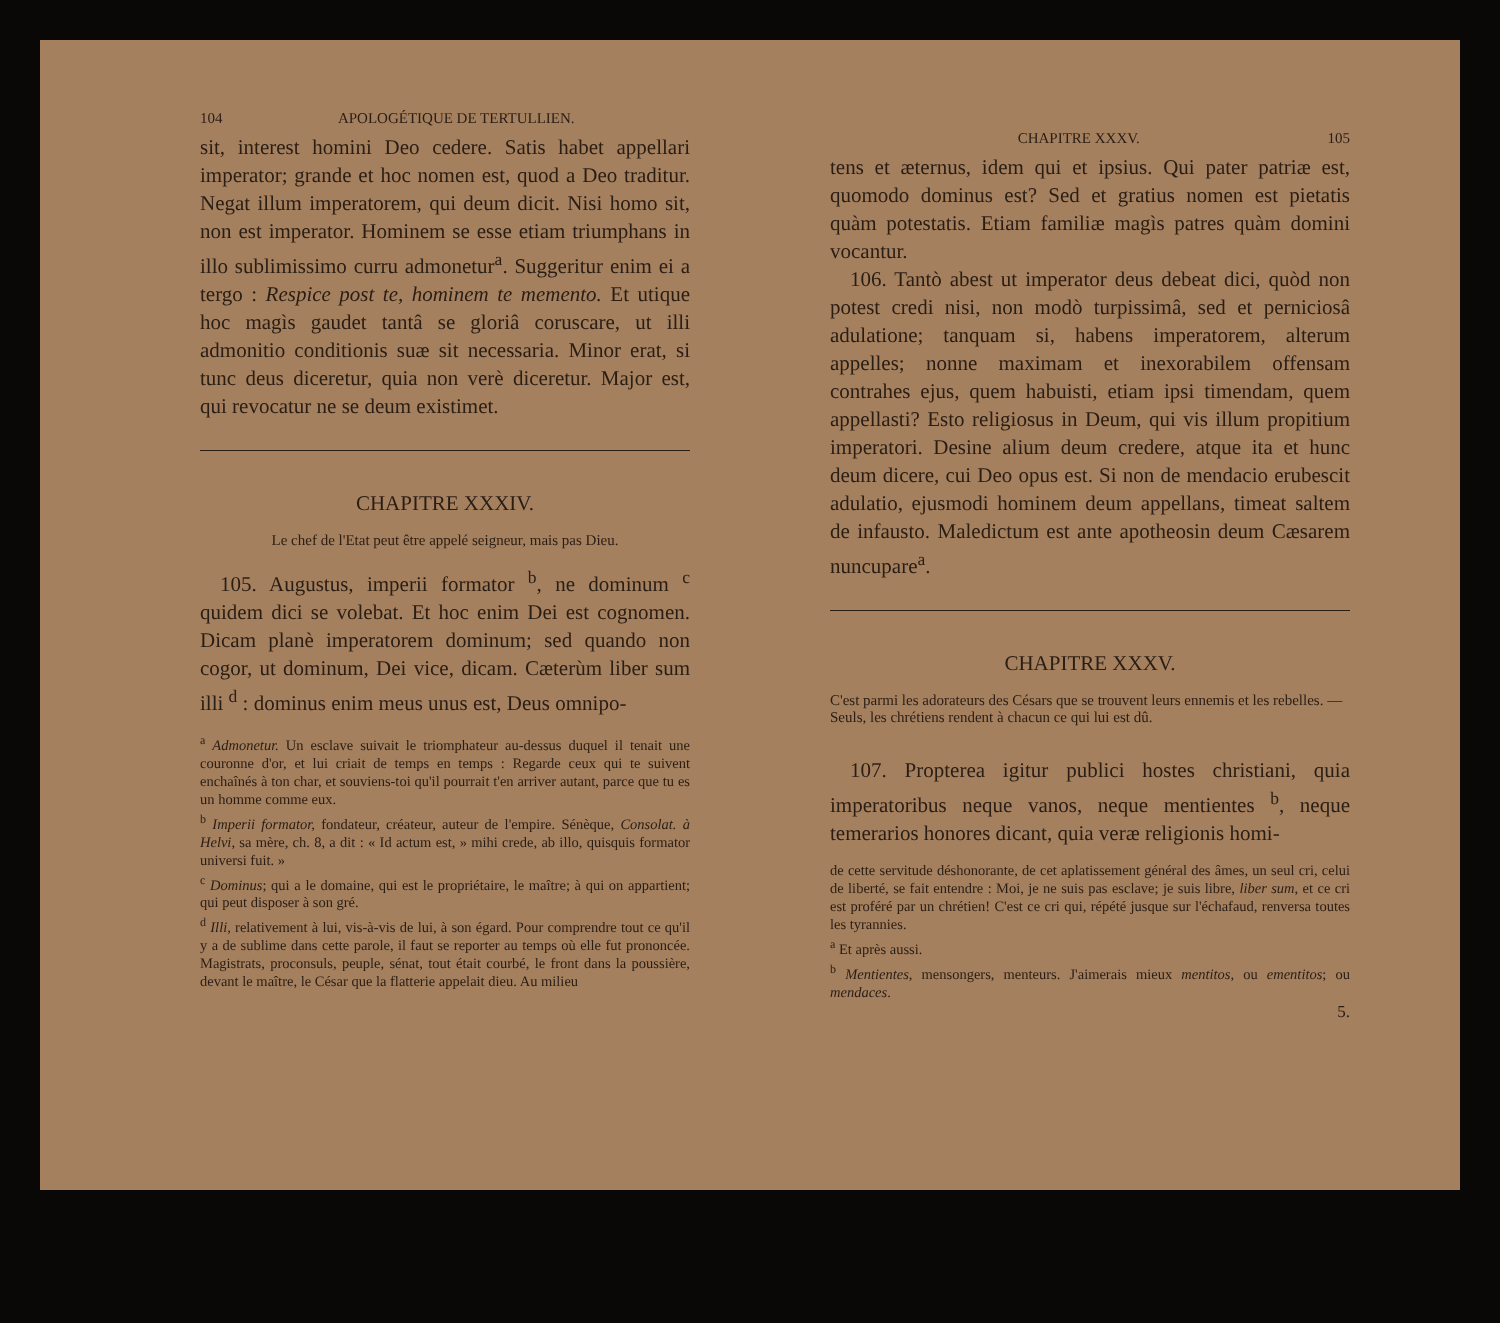104 APOLOGÉTIQUE DE TERTULLIEN.
sit, interest homini Deo cedere. Satis habet appellari imperator; grande et hoc nomen est, quod a Deo traditur. Negat illum imperatorem, qui deum dicit. Nisi homo sit, non est imperator. Hominem se esse etiam triumphans in illo sublimissimo curru admonetur<sup>a</sup>. Suggeritur enim ei a tergo : Respice post te, hominem te memento. Et utique hoc magìs gaudet tantâ se gloriâ coruscare, ut illi admonitio conditionis suæ sit necessaria. Minor erat, si tunc deus diceretur, quia non verè diceretur. Major est, qui revocatur ne se deum existimet.
CHAPITRE XXXIV.
Le chef de l'Etat peut être appelé seigneur, mais pas Dieu.
105. Augustus, imperii formator <sup>b</sup>, ne dominum <sup>c</sup> quidem dici se volebat. Et hoc enim Dei est cognomen. Dicam planè imperatorem dominum; sed quando non cogor, ut dominum, Dei vice, dicam. Cæterùm liber sum illi <sup>d</sup> : dominus enim meus unus est, Deus omnipo-
<sup>a</sup> Admonetur. Un esclave suivait le triomphateur au-dessus duquel il tenait une couronne d'or, et lui criait de temps en temps : Regarde ceux qui te suivent enchaînés à ton char, et souviens-toi qu'il pourrait t'en arriver autant, parce que tu es un homme comme eux.
<sup>b</sup> Imperii formator, fondateur, créateur, auteur de l'empire. Sénèque, Consolat. à Helvi, sa mère, ch. 8, a dit : « Id actum est, » mihi crede, ab illo, quisquis formator universi fuit. »
<sup>c</sup> Dominus; qui a le domaine, qui est le propriétaire, le maître; à qui on appartient; qui peut disposer à son gré.
<sup>d</sup> Illi, relativement à lui, vis-à-vis de lui, à son égard. Pour comprendre tout ce qu'il y a de sublime dans cette parole, il faut se reporter au temps où elle fut prononcée. Magistrats, proconsuls, peuple, sénat, tout était courbé, le front dans la poussière, devant le maître, le César que la flatterie appelait dieu. Au milieu
CHAPITRE XXXV. 105
tens et æternus, idem qui et ipsius. Qui pater patriæ est, quomodo dominus est? Sed et gratius nomen est pietatis quàm potestatis. Etiam familiæ magìs patres quàm domini vocantur.
106. Tantò abest ut imperator deus debeat dici, quòd non potest credi nisi, non modò turpissimâ, sed et perniciosâ adulatione; tanquam si, habens imperatorem, alterum appelles; nonne maximam et inexorabilem offensam contrahes ejus, quem habuisti, etiam ipsi timendam, quem appellasti? Esto religiosus in Deum, qui vis illum propitium imperatori. Desine alium deum credere, atque ita et hunc deum dicere, cui Deo opus est. Si non de mendacio erubescit adulatio, ejusmodi hominem deum appellans, timeat saltem de infausto. Maledictum est ante apotheosin deum Cæsarem nuncupare<sup>a</sup>.
CHAPITRE XXXV.
C'est parmi les adorateurs des Césars que se trouvent leurs ennemis et les rebelles. — Seuls, les chrétiens rendent à chacun ce qui lui est dû.
107. Propterea igitur publici hostes christiani, quia imperatoribus neque vanos, neque mentientes <sup>b</sup>, neque temerarios honores dicant, quia veræ religionis homi-
de cette servitude déshonorante, de cet aplatissement général des âmes, un seul cri, celui de liberté, se fait entendre : Moi, je ne suis pas esclave; je suis libre, liber sum, et ce cri est proféré par un chrétien! C'est ce cri qui, répété jusque sur l'échafaud, renversa toutes les tyrannies.
<sup>a</sup> Et après aussi.
<sup>b</sup> Mentientes, mensongers, menteurs. J'aimerais mieux mentitos, ou ementitos; ou mendaces.
5.